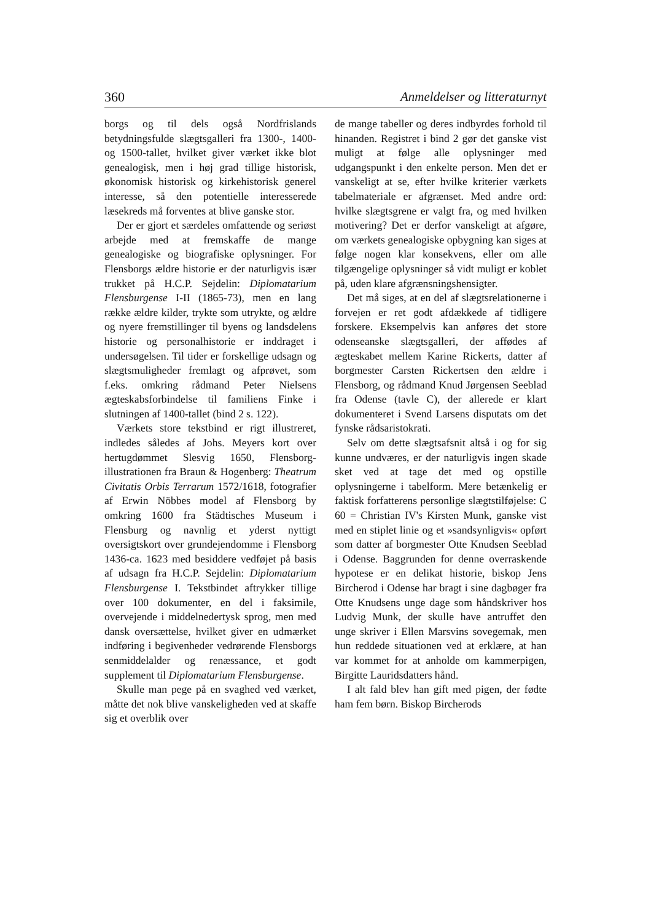360 Anmeldelser og litteraturnyt
borgs og til dels også Nordfrislands betydningsfulde slægtsgalleri fra 1300-, 1400- og 1500-tallet, hvilket giver værket ikke blot genealogisk, men i høj grad tillige historisk, økonomisk historisk og kirkehistorisk generel interesse, så den potentielle interesserede læsekreds må forventes at blive ganske stor.
Der er gjort et særdeles omfattende og seriøst arbejde med at fremskaffe de mange genealogiske og biografiske oplysninger. For Flensborgs ældre historie er der naturligvis især trukket på H.C.P. Sejdelin: Diplomatarium Flensburgense I-II (1865-73), men en lang række ældre kilder, trykte som utrykte, og ældre og nyere fremstillinger til byens og landsdelens historie og personalhistorie er inddraget i undersøgelsen. Til tider er forskellige udsagn og slægtsmuligheder fremlagt og afprøvet, som f.eks. omkring rådmand Peter Nielsens ægteskabsforbindelse til familiens Finke i slutningen af 1400-tallet (bind 2 s. 122).
Værkets store tekstbind er rigt illustreret, indledes således af Johs. Meyers kort over hertugdømmet Slesvig 1650, Flensborg-illustrationen fra Braun & Hogenberg: Theatrum Civitatis Orbis Terrarum 1572/1618, fotografier af Erwin Nöbbes model af Flensborg by omkring 1600 fra Städtisches Museum i Flensburg og navnlig et yderst nyttigt oversigtskort over grundejendomme i Flensborg 1436-ca. 1623 med besiddere vedføjet på basis af udsagn fra H.C.P. Sejdelin: Diplomatarium Flensburgense I. Tekstbindet aftrykker tillige over 100 dokumenter, en del i faksimile, overvejende i middelnedertysk sprog, men med dansk oversættelse, hvilket giver en udmærket indføring i begivenheder vedrørende Flensborgs senmiddelalder og renæssance, et godt supplement til Diplomatarium Flensburgense.
Skulle man pege på en svaghed ved værket, måtte det nok blive vanskeligheden ved at skaffe sig et overblik over
de mange tabeller og deres indbyrdes forhold til hinanden. Registret i bind 2 gør det ganske vist muligt at følge alle oplysninger med udgangspunkt i den enkelte person. Men det er vanskeligt at se, efter hvilke kriterier værkets tabelmateriale er afgrænset. Med andre ord: hvilke slægtsgrene er valgt fra, og med hvilken motivering? Det er derfor vanskeligt at afgøre, om værkets genealogiske opbygning kan siges at følge nogen klar konsekvens, eller om alle tilgængelige oplysninger så vidt muligt er koblet på, uden klare afgrænsningshensigter.
Det må siges, at en del af slægtsrelationerne i forvejen er ret godt afdækkede af tidligere forskere. Eksempelvis kan anføres det store odenseanske slægtsgalleri, der affødes af ægteskabet mellem Karine Rickerts, datter af borgmester Carsten Rickertsen den ældre i Flensborg, og rådmand Knud Jørgensen Seeblad fra Odense (tavle C), der allerede er klart dokumenteret i Svend Larsens disputats om det fynske rådsaristokrati.
Selv om dette slægtsafsnit altså i og for sig kunne undværes, er der naturligvis ingen skade sket ved at tage det med og opstille oplysningerne i tabelform. Mere betænkelig er faktisk forfatterens personlige slægtstilføjelse: C 60 = Christian IV's Kirsten Munk, ganske vist med en stiplet linie og et »sandsynligvis« opført som datter af borgmester Otte Knudsen Seeblad i Odense. Baggrunden for denne overraskende hypotese er en delikat historie, biskop Jens Bircherod i Odense har bragt i sine dagbøger fra Otte Knudsens unge dage som håndskriver hos Ludvig Munk, der skulle have antruffet den unge skriver i Ellen Marsvins sovegemak, men hun reddede situationen ved at erklære, at han var kommet for at anholde om kammerpigen, Birgitte Lauridsdatters hånd.
I alt fald blev han gift med pigen, der fødte ham fem børn. Biskop Bircherods